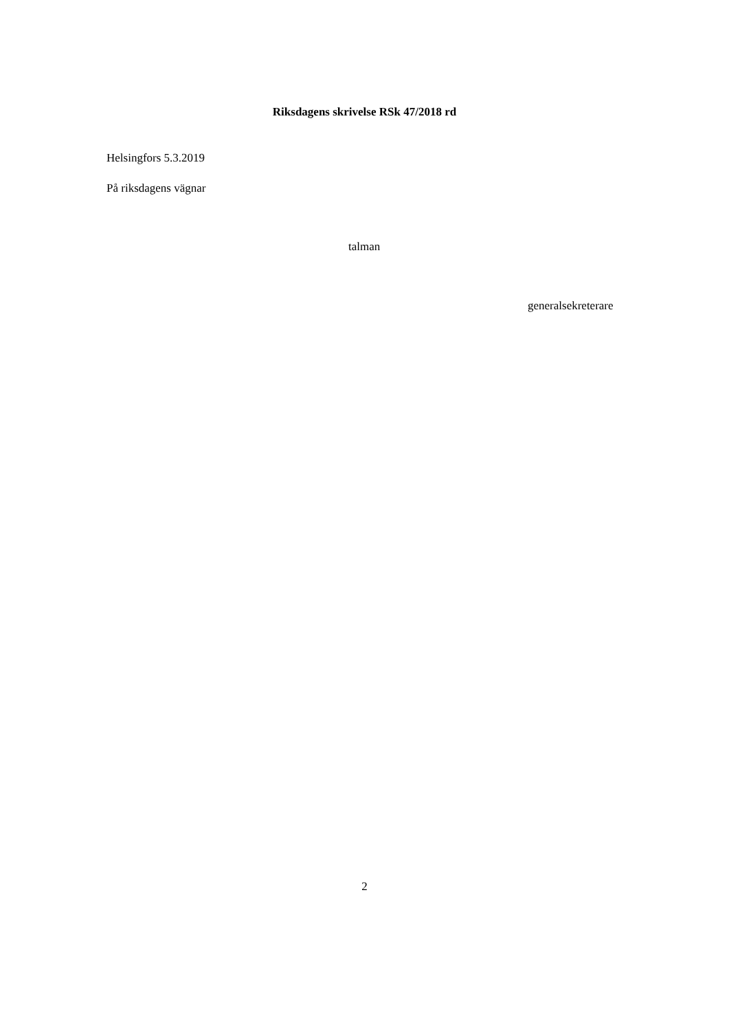Riksdagens skrivelse RSk 47/2018 rd
Helsingfors 5.3.2019
På riksdagens vägnar
talman
generalsekreterare
2